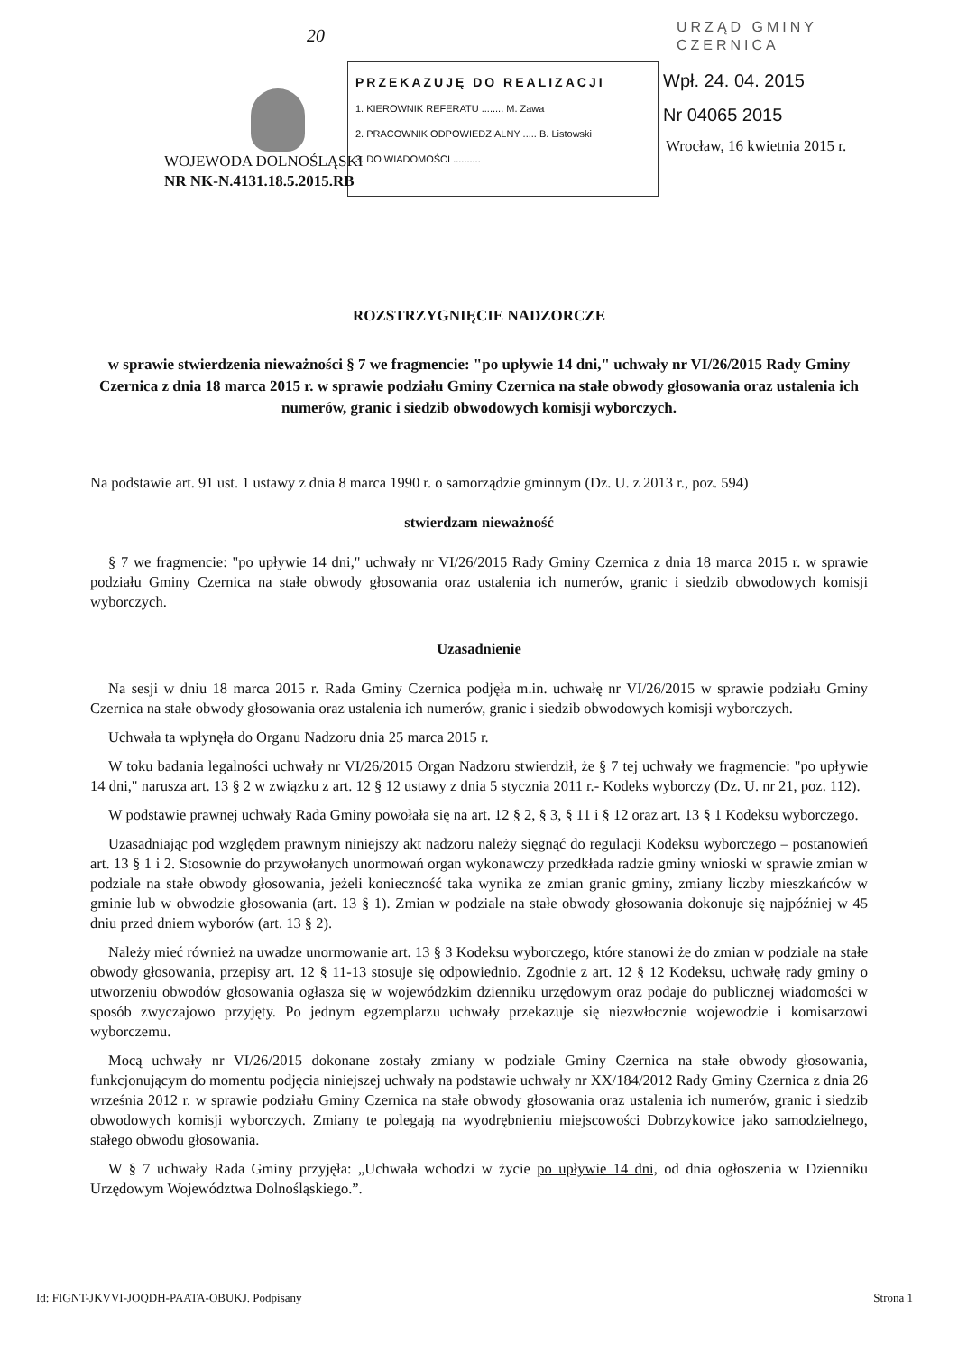20
URZĄD GMINY
CZERNICA
PRZEKAZUJĘ DO REALIZACJI
1. KIEROWNIK REFERATU ........ M. Zawa
2. PRACOWNIK ODPOWIEDZIALNY ..... B. Listowski
3. DO WIADOMOŚCI ..........
Wpł. 24. 04. 2015
Nr 04065 2015
WOJEWODA DOLNOŚLĄSKI
NR NK-N.4131.18.5.2015.RB
Wrocław, 16 kwietnia 2015 r.
ROZSTRZYGNIĘCIE NADZORCZE
w sprawie stwierdzenia nieważności § 7 we fragmencie: "po upływie 14 dni," uchwały nr VI/26/2015 Rady Gminy Czernica z dnia 18 marca 2015 r. w sprawie podziału Gminy Czernica na stałe obwody głosowania oraz ustalenia ich numerów, granic i siedzib obwodowych komisji wyborczych.
Na podstawie art. 91 ust. 1 ustawy z dnia 8 marca 1990 r. o samorządzie gminnym (Dz. U. z 2013 r., poz. 594)
stwierdzam nieważność
§ 7 we fragmencie: "po upływie 14 dni," uchwały nr VI/26/2015 Rady Gminy Czernica z dnia 18 marca 2015 r. w sprawie podziału Gminy Czernica na stałe obwody głosowania oraz ustalenia ich numerów, granic i siedzib obwodowych komisji wyborczych.
Uzasadnienie
Na sesji w dniu 18 marca 2015 r. Rada Gminy Czernica podjęła m.in. uchwałę nr VI/26/2015 w sprawie podziału Gminy Czernica na stałe obwody głosowania oraz ustalenia ich numerów, granic i siedzib obwodowych komisji wyborczych.
Uchwała ta wpłynęła do Organu Nadzoru dnia 25 marca 2015 r.
W toku badania legalności uchwały nr VI/26/2015 Organ Nadzoru stwierdził, że § 7 tej uchwały we fragmencie: "po upływie 14 dni," narusza art. 13 § 2 w związku z art. 12 § 12 ustawy z dnia 5 stycznia 2011 r.- Kodeks wyborczy (Dz. U. nr 21, poz. 112).
W podstawie prawnej uchwały Rada Gminy powołała się na art. 12 § 2, § 3, § 11 i § 12 oraz art. 13 § 1 Kodeksu wyborczego.
Uzasadniając pod względem prawnym niniejszy akt nadzoru należy sięgnąć do regulacji Kodeksu wyborczego – postanowień art. 13 § 1 i 2. Stosownie do przywołanych unormowań organ wykonawczy przedkłada radzie gminy wnioski w sprawie zmian w podziale na stałe obwody głosowania, jeżeli konieczność taka wynika ze zmian granic gminy, zmiany liczby mieszkańców w gminie lub w obwodzie głosowania (art. 13 § 1). Zmian w podziale na stałe obwody głosowania dokonuje się najpóźniej w 45 dniu przed dniem wyborów (art. 13 § 2).
Należy mieć również na uwadze unormowanie art. 13 § 3 Kodeksu wyborczego, które stanowi że do zmian w podziale na stałe obwody głosowania, przepisy art. 12 § 11-13 stosuje się odpowiednio. Zgodnie z art. 12 § 12 Kodeksu, uchwałę rady gminy o utworzeniu obwodów głosowania ogłasza się w wojewódzkim dzienniku urzędowym oraz podaje do publicznej wiadomości w sposób zwyczajowo przyjęty. Po jednym egzemplarzu uchwały przekazuje się niezwłocznie wojewodzie i komisarzowi wyborczemu.
Mocą uchwały nr VI/26/2015 dokonane zostały zmiany w podziale Gminy Czernica na stałe obwody głosowania, funkcjonującym do momentu podjęcia niniejszej uchwały na podstawie uchwały nr XX/184/2012 Rady Gminy Czernica z dnia 26 września 2012 r. w sprawie podziału Gminy Czernica na stałe obwody głosowania oraz ustalenia ich numerów, granic i siedzib obwodowych komisji wyborczych. Zmiany te polegają na wyodrębnieniu miejscowości Dobrzykowice jako samodzielnego, stałego obwodu głosowania.
W § 7 uchwały Rada Gminy przyjęła: „Uchwała wchodzi w życie po upływie 14 dni, od dnia ogłoszenia w Dzienniku Urzędowym Województwa Dolnośląskiego.”.
Id: FIGNT-JKVVI-JOQDH-PAATA-OBUKJ. Podpisany Strona 1